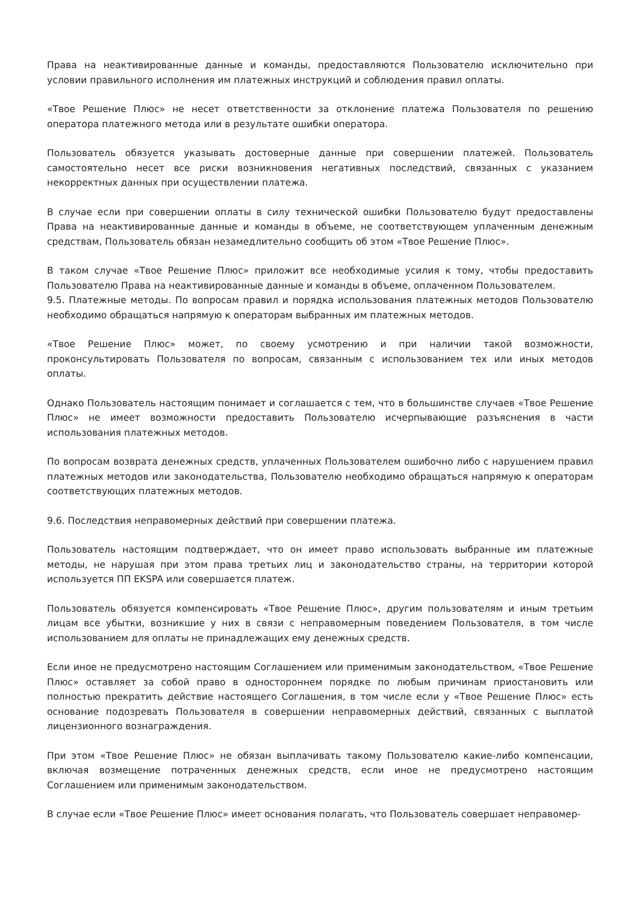Права на неактивированные данные и команды, предоставляются Пользователю исключительно при условии правильного исполнения им платежных инструкций и соблюдения правил оплаты.
«Твое Решение Плюс» не несет ответственности за отклонение платежа Пользователя по решению оператора платежного метода или в результате ошибки оператора.
Пользователь обязуется указывать достоверные данные при совершении платежей. Пользователь самостоятельно несет все риски возникновения негативных последствий, связанных с указанием некорректных данных при осуществлении платежа.
В случае если при совершении оплаты в силу технической ошибки Пользователю будут предоставлены Права на неактивированные данные и команды в объеме, не соответствующем уплаченным денежным средствам, Пользователь обязан незамедлительно сообщить об этом «Твое Решение Плюс».
В таком случае «Твое Решение Плюс» приложит все необходимые усилия к тому, чтобы предоставить Пользователю Права на неактивированные данные и команды в объеме, оплаченном Пользователем.
9.5. Платежные методы. По вопросам правил и порядка использования платежных методов Пользователю необходимо обращаться напрямую к операторам выбранных им платежных методов.
«Твое Решение Плюс» может, по своему усмотрению и при наличии такой возможности, проконсультировать Пользователя по вопросам, связанным с использованием тех или иных методов оплаты.
Однако Пользователь настоящим понимает и соглашается с тем, что в большинстве случаев «Твое Решение Плюс» не имеет возможности предоставить Пользователю исчерпывающие разъяснения в части использования платежных методов.
По вопросам возврата денежных средств, уплаченных Пользователем ошибочно либо с нарушением правил платежных методов или законодательства, Пользователю необходимо обращаться напрямую к операторам соответствующих платежных методов.
9.6. Последствия неправомерных действий при совершении платежа.
Пользователь настоящим подтверждает, что он имеет право использовать выбранные им платежные методы, не нарушая при этом права третьих лиц и законодательство страны, на территории которой используется ПП EKSPA или совершается платеж.
Пользователь обязуется компенсировать «Твое Решение Плюс», другим пользователям и иным третьим лицам все убытки, возникшие у них в связи с неправомерным поведением Пользователя, в том числе использованием для оплаты не принадлежащих ему денежных средств.
Если иное не предусмотрено настоящим Соглашением или применимым законодательством, «Твое Решение Плюс» оставляет за собой право в одностороннем порядке по любым причинам приостановить или полностью прекратить действие настоящего Соглашения, в том числе если у «Твое Решение Плюс» есть основание подозревать Пользователя в совершении неправомерных действий, связанных с выплатой лицензионного вознаграждения.
При этом «Твое Решение Плюс» не обязан выплачивать такому Пользователю какие-либо компенсации, включая возмещение потраченных денежных средств, если иное не предусмотрено настоящим Соглашением или применимым законодательством.
В случае если «Твое Решение Плюс» имеет основания полагать, что Пользователь совершает неправомер-